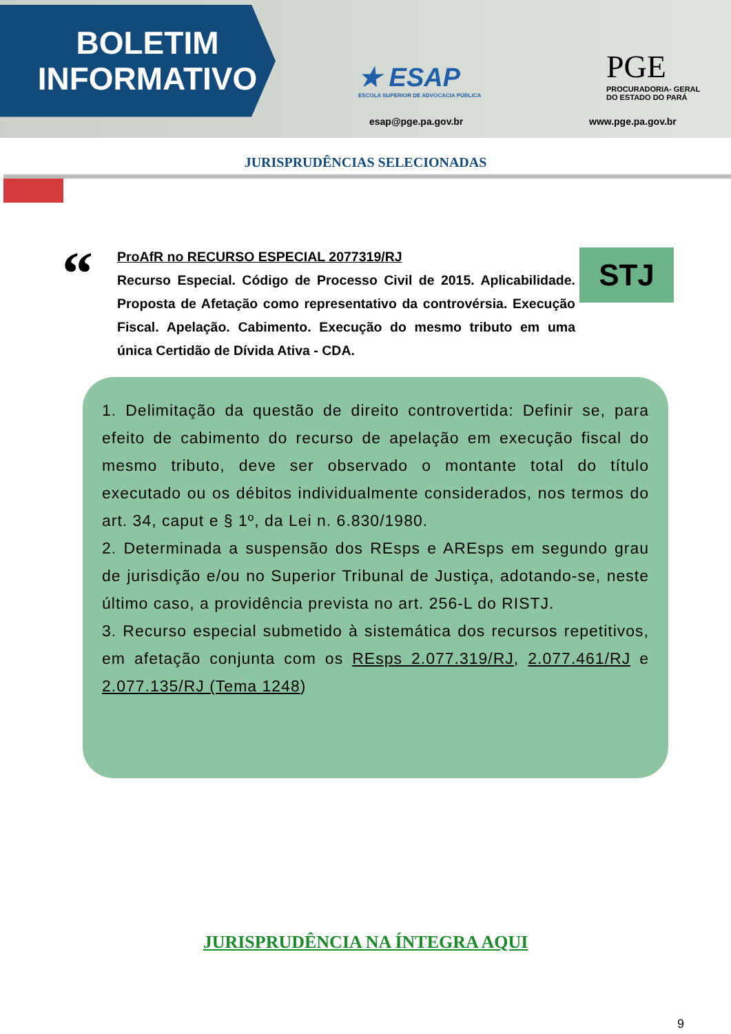BOLETIM
INFORMATIVO
★ ESAP
ESCOLA SUPERIOR DE ADVOCACIA PÚBLICA
esap@pge.pa.gov.br
PGE
PROCURADORIA- GERAL
DO ESTADO DO PARÁ
www.pge.pa.gov.br
JURISPRUDÊNCIAS SELECIONADAS
“
ProAfR no RECURSO ESPECIAL 2077319/RJ
Recurso Especial. Código de Processo Civil de 2015. Aplicabilidade. Proposta de Afetação como representativo da controvérsia. Execução Fiscal. Apelação. Cabimento. Execução do mesmo tributo em uma única Certidão de Dívida Ativa - CDA.
STJ
1. Delimitação da questão de direito controvertida: Definir se, para efeito de cabimento do recurso de apelação em execução fiscal do mesmo tributo, deve ser observado o montante total do título executado ou os débitos individualmente considerados, nos termos do art. 34, caput e § 1º, da Lei n. 6.830/1980.
2. Determinada a suspensão dos REsps e AREsps em segundo grau de jurisdição e/ou no Superior Tribunal de Justiça, adotando-se, neste último caso, a providência prevista no art. 256-L do RISTJ.
3. Recurso especial submetido à sistemática dos recursos repetitivos, em afetação conjunta com os REsps 2.077.319/RJ, 2.077.461/RJ e 2.077.135/RJ (Tema 1248)
JURISPRUDÊNCIA NA ÍNTEGRA AQUI
9